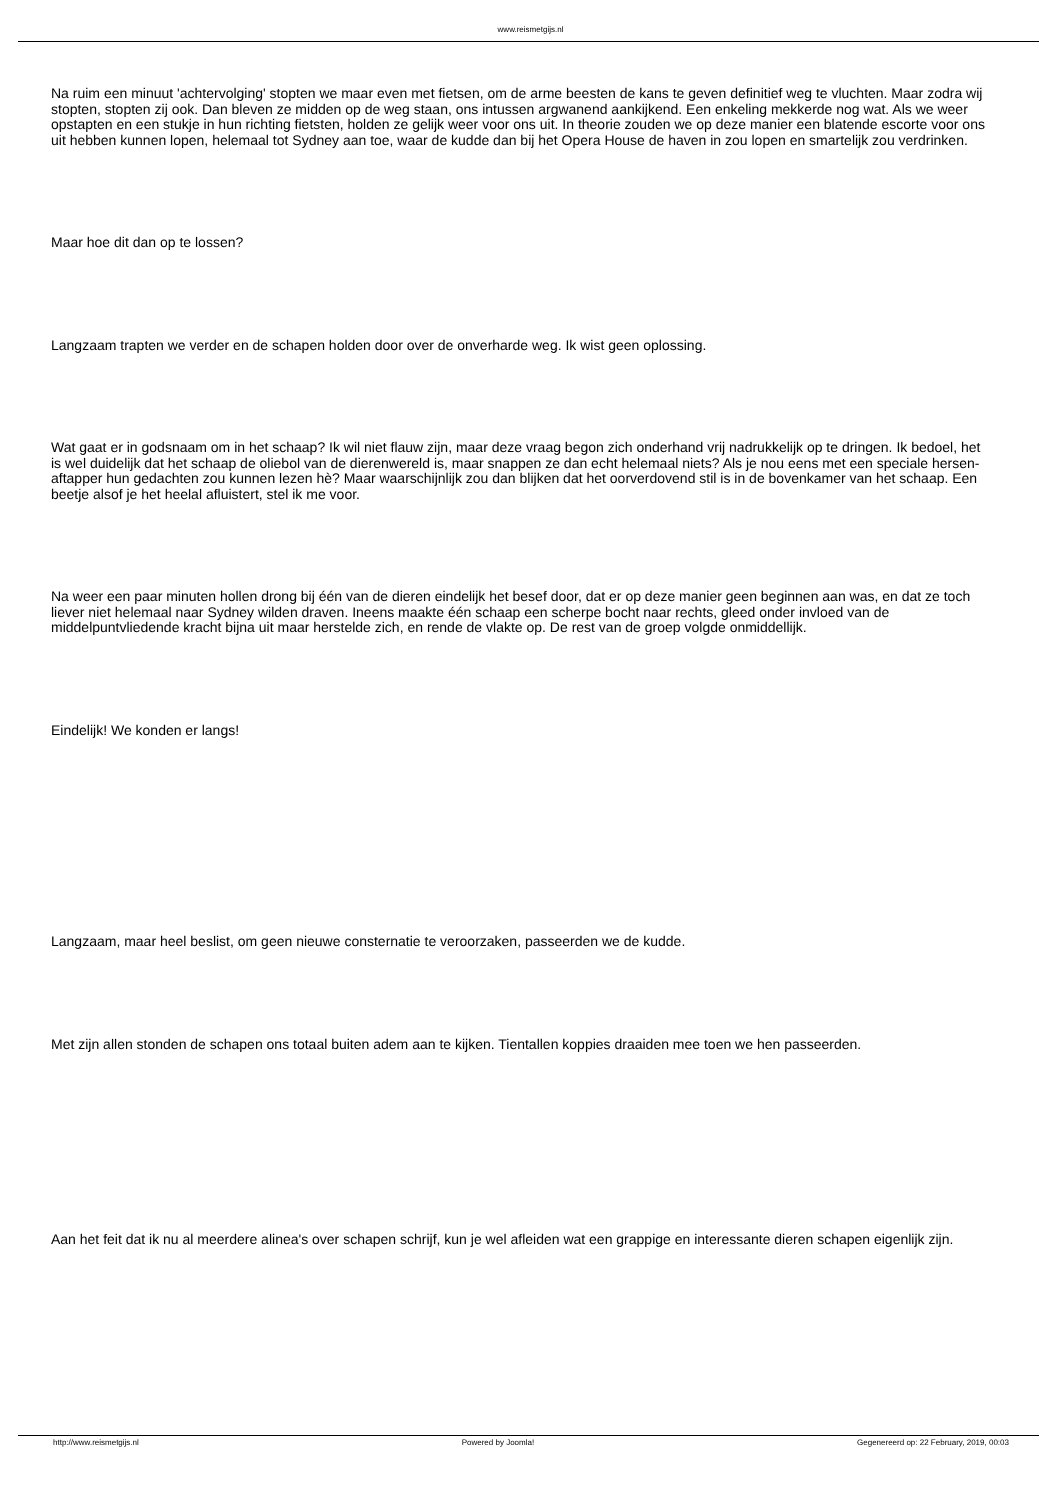www.reismetgijs.nl
Na ruim een minuut 'achtervolging' stopten we maar even met fietsen, om de arme beesten de kans te geven definitief weg te vluchten. Maar zodra wij stopten, stopten zij ook. Dan bleven ze midden op de weg staan, ons intussen argwanend aankijkend. Een enkeling mekkerde nog wat. Als we weer opstapten en een stukje in hun richting fietsten, holden ze gelijk weer voor ons uit. In theorie zouden we op deze manier een blatende escorte voor ons uit hebben kunnen lopen, helemaal tot Sydney aan toe, waar de kudde dan bij het Opera House de haven in zou lopen en smartelijk zou verdrinken.
Maar hoe dit dan op te lossen?
Langzaam trapten we verder en de schapen holden door over de onverharde weg. Ik wist geen oplossing.
Wat gaat er in godsnaam om in het schaap? Ik wil niet flauw zijn, maar deze vraag begon zich onderhand vrij nadrukkelijk op te dringen. Ik bedoel, het is wel duidelijk dat het schaap de oliebol van de dierenwereld is, maar snappen ze dan echt helemaal niets? Als je nou eens met een speciale hersen-aftapper hun gedachten zou kunnen lezen hè? Maar waarschijnlijk zou dan blijken dat het oorverdovend stil is in de bovenkamer van het schaap. Een beetje alsof je het heelal afluistert, stel ik me voor.
Na weer een paar minuten hollen drong bij één van de dieren eindelijk het besef door, dat er op deze manier geen beginnen aan was, en dat ze toch liever niet helemaal naar Sydney wilden draven. Ineens maakte één schaap een scherpe bocht naar rechts, gleed onder invloed van de middelpuntvliedende kracht bijna uit maar herstelde zich, en rende de vlakte op. De rest van de groep volgde onmiddellijk.
Eindelijk! We konden er langs!
Langzaam, maar heel beslist, om geen nieuwe consternatie te veroorzaken, passeerden we de kudde.
Met zijn allen stonden de schapen ons totaal buiten adem aan te kijken. Tientallen koppies draaiden mee toen we hen passeerden.
Aan het feit dat ik nu al meerdere alinea's over schapen schrijf, kun je wel afleiden wat een grappige en interessante dieren schapen eigenlijk zijn.
http://www.reismetgijs.nl Powered by Joomla! Gegenereerd op: 22 February, 2019, 00:03